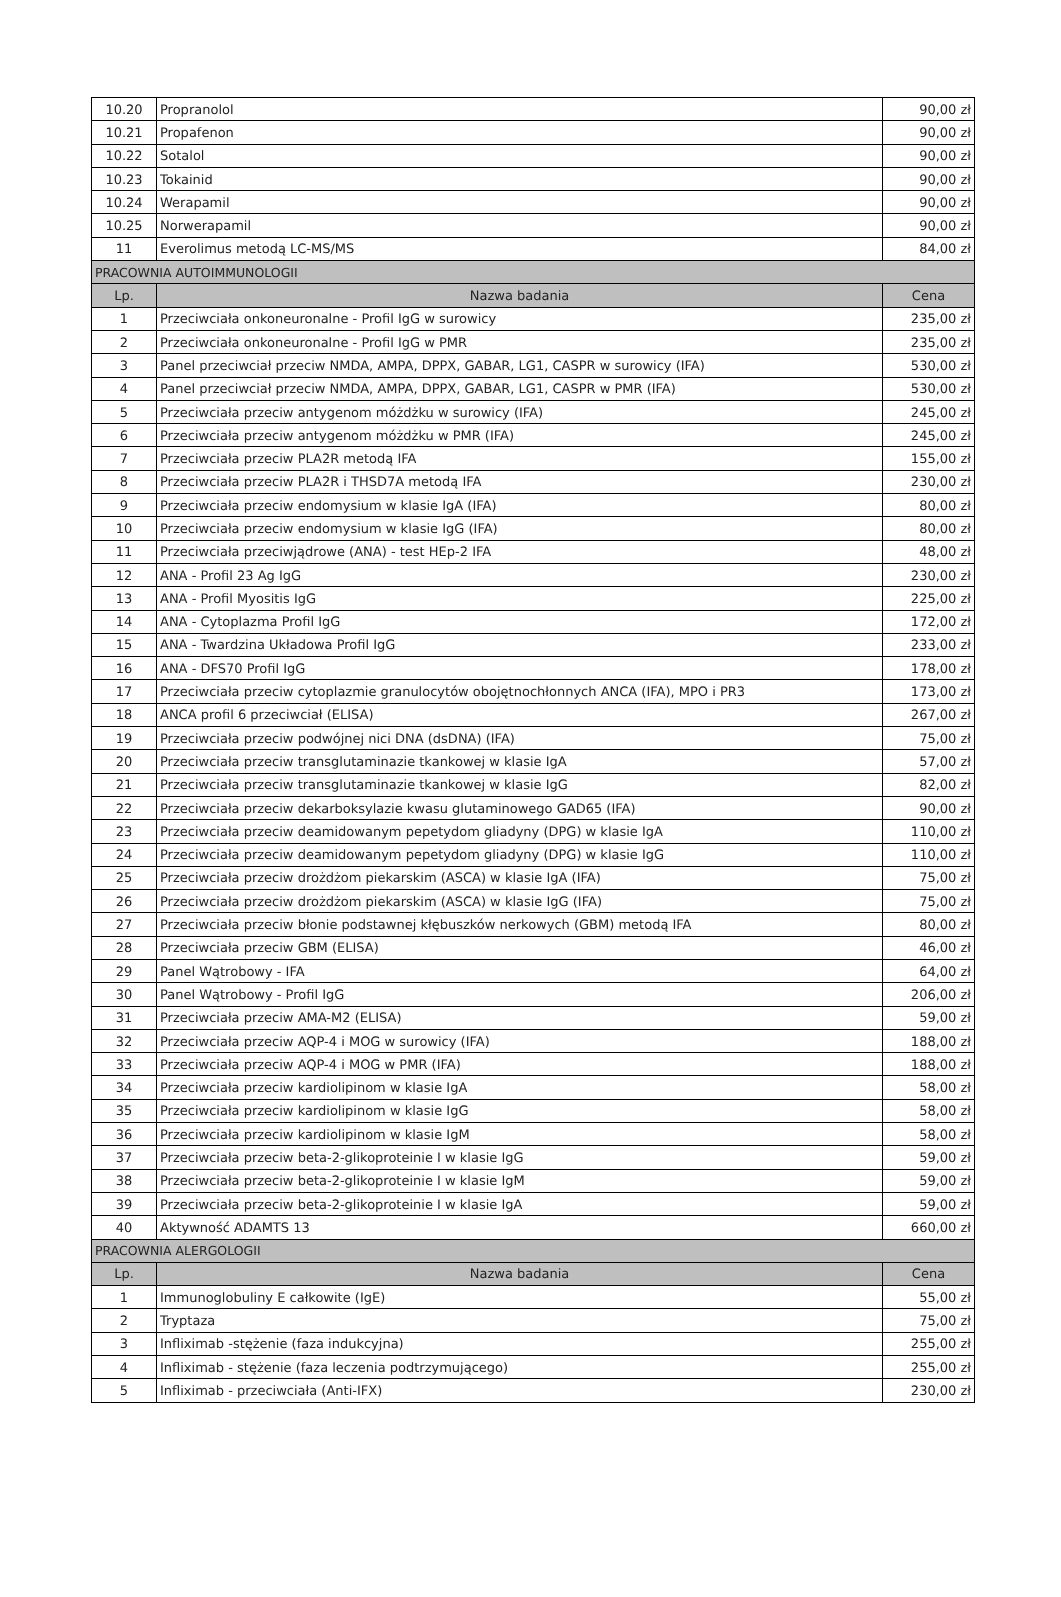| 10.20 | Propranolol | 90,00 zł |
| 10.21 | Propafenon | 90,00 zł |
| 10.22 | Sotalol | 90,00 zł |
| 10.23 | Tokainid | 90,00 zł |
| 10.24 | Werapamil | 90,00 zł |
| 10.25 | Norwerapamil | 90,00 zł |
| 11 | Everolimus metodą LC-MS/MS | 84,00 zł |
| PRACOWNIA AUTOIMMUNOLOGII | | |
| Lp. | Nazwa badania | Cena |
| 1 | Przeciwciała onkoneuronalne - Profil IgG w surowicy | 235,00 zł |
| 2 | Przeciwciała onkoneuronalne - Profil IgG w PMR | 235,00 zł |
| 3 | Panel przeciwciał przeciw NMDA, AMPA, DPPX, GABAR, LG1, CASPR w surowicy (IFA) | 530,00 zł |
| 4 | Panel przeciwciał przeciw NMDA, AMPA, DPPX, GABAR, LG1, CASPR w PMR (IFA) | 530,00 zł |
| 5 | Przeciwciała przeciw antygenom móżdżku w surowicy (IFA) | 245,00 zł |
| 6 | Przeciwciała przeciw antygenom móżdżku w PMR (IFA) | 245,00 zł |
| 7 | Przeciwciała przeciw PLA2R metodą IFA | 155,00 zł |
| 8 | Przeciwciała przeciw PLA2R i THSD7A metodą IFA | 230,00 zł |
| 9 | Przeciwciała przeciw endomysium w klasie IgA (IFA) | 80,00 zł |
| 10 | Przeciwciała przeciw endomysium w klasie IgG (IFA) | 80,00 zł |
| 11 | Przeciwciała przeciwjądrowe (ANA) - test HEp-2 IFA | 48,00 zł |
| 12 | ANA - Profil 23 Ag IgG | 230,00 zł |
| 13 | ANA - Profil Myositis IgG | 225,00 zł |
| 14 | ANA - Cytoplazma Profil IgG | 172,00 zł |
| 15 | ANA - Twardzina Układowa Profil IgG | 233,00 zł |
| 16 | ANA - DFS70 Profil IgG | 178,00 zł |
| 17 | Przeciwciała przeciw cytoplazmie granulocytów obojętnochłonnych ANCA (IFA), MPO i PR3 | 173,00 zł |
| 18 | ANCA profil 6 przeciwciał (ELISA) | 267,00 zł |
| 19 | Przeciwciała przeciw podwójnej nici DNA (dsDNA) (IFA) | 75,00 zł |
| 20 | Przeciwciała przeciw transglutaminazie tkankowej w klasie IgA | 57,00 zł |
| 21 | Przeciwciała przeciw transglutaminazie tkankowej w klasie IgG | 82,00 zł |
| 22 | Przeciwciała przeciw dekarboksylazie kwasu glutaminowego GAD65 (IFA) | 90,00 zł |
| 23 | Przeciwciała przeciw deamidowanym pepetydom gliadyny (DPG) w klasie IgA | 110,00 zł |
| 24 | Przeciwciała przeciw deamidowanym pepetydom gliadyny (DPG) w klasie IgG | 110,00 zł |
| 25 | Przeciwciała przeciw drożdżom piekarskim (ASCA) w klasie IgA (IFA) | 75,00 zł |
| 26 | Przeciwciała przeciw drożdżom piekarskim (ASCA) w klasie IgG (IFA) | 75,00 zł |
| 27 | Przeciwciała przeciw błonie podstawnej kłębuszków nerkowych (GBM) metodą IFA | 80,00 zł |
| 28 | Przeciwciała przeciw GBM (ELISA) | 46,00 zł |
| 29 | Panel Wątrobowy - IFA | 64,00 zł |
| 30 | Panel Wątrobowy - Profil IgG | 206,00 zł |
| 31 | Przeciwciała przeciw AMA-M2 (ELISA) | 59,00 zł |
| 32 | Przeciwciała przeciw AQP-4 i MOG w surowicy (IFA) | 188,00 zł |
| 33 | Przeciwciała przeciw AQP-4 i MOG w PMR (IFA) | 188,00 zł |
| 34 | Przeciwciała przeciw kardiolipinom w klasie IgA | 58,00 zł |
| 35 | Przeciwciała przeciw kardiolipinom w klasie IgG | 58,00 zł |
| 36 | Przeciwciała przeciw kardiolipinom w klasie IgM | 58,00 zł |
| 37 | Przeciwciała przeciw beta-2-glikoproteinie I w klasie IgG | 59,00 zł |
| 38 | Przeciwciała przeciw beta-2-glikoproteinie I w klasie IgM | 59,00 zł |
| 39 | Przeciwciała przeciw beta-2-glikoproteinie I w klasie IgA | 59,00 zł |
| 40 | Aktywność ADAMTS 13 | 660,00 zł |
| PRACOWNIA ALERGOLOGII | | |
| Lp. | Nazwa badania | Cena |
| 1 | Immunoglobuliny E całkowite (IgE) | 55,00 zł |
| 2 | Tryptaza | 75,00 zł |
| 3 | Infliximab -stężenie (faza indukcyjna) | 255,00 zł |
| 4 | Infliximab - stężenie (faza leczenia podtrzymującego) | 255,00 zł |
| 5 | Infliximab - przeciwciała (Anti-IFX) | 230,00 zł |